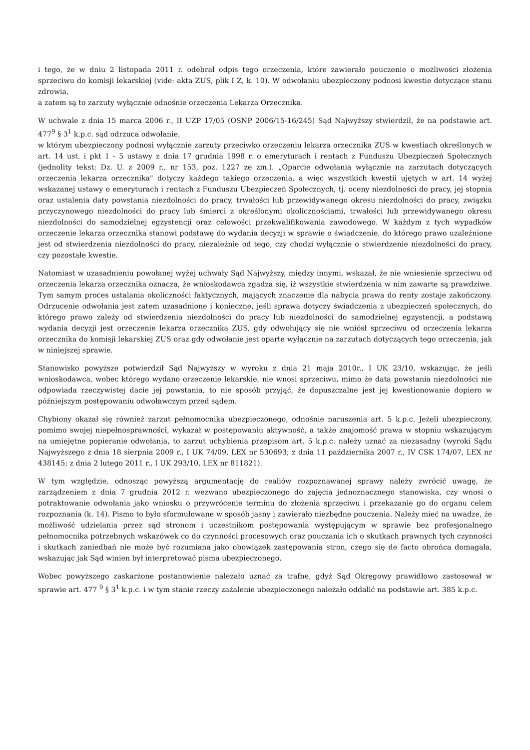i tego, że w dniu 2 listopada 2011 r. odebrał odpis tego orzeczenia, które zawierało pouczenie o możliwości złożenia sprzeciwu do komisji lekarskiej (vide: akta ZUS, plik I Z, k. 10). W odwołaniu ubezpieczony podnosi kwestie dotyczące stanu zdrowia,
a zatem są to zarzuty wyłącznie odnośnie orzeczenia Lekarza Orzecznika.
W uchwale z dnia 15 marca 2006 r., II UZP 17/05 (OSNP 2006/15-16/245) Sąd Najwyższy stwierdził, że na podstawie art. 477<sup>9</sup> § 3<sup>1</sup> k.p.c. sąd odrzuca odwołanie,
w którym ubezpieczony podnosi wyłącznie zarzuty przeciwko orzeczeniu lekarza orzecznika ZUS w kwestiach określonych w art. 14 ust. i pkt 1 - 5 ustawy z dnia 17 grudnia 1998 r. o emeryturach i rentach z Funduszu Ubezpieczeń Społecznych (jednolity tekst: Dz. U. z 2009 r., nr 153, poz. 1227 ze zm.). „Oparcie odwołania wyłącznie na zarzutach dotyczących orzeczenia lekarza orzecznika" dotyczy każdego takiego orzeczenia, a więc wszystkich kwestii ujętych w art. 14 wyżej wskazanej ustawy o emeryturach i rentach z Funduszu Ubezpieczeń Społecznych, tj. oceny niezdolności do pracy, jej stopnia oraz ustalenia daty powstania niezdolności do pracy, trwałości lub przewidywanego okresu niezdolności do pracy, związku przyczynowego niezdolności do pracy lub śmierci z określonymi okolicznościami, trwałości lub przewidywanego okresu niezdolności do samodzielnej egzystencji oraz celowości przekwalifikowania zawodowego. W każdym z tych wypadków orzeczenie lekarza orzecznika stanowi podstawę do wydania decyzji w sprawie o świadczenie, do którego prawo uzależnione jest od stwierdzenia niezdolności do pracy, niezależnie od tego, czy chodzi wyłącznie o stwierdzenie niezdolności do pracy, czy pozostałe kwestie.
Natomiast w uzasadnieniu powołanej wyżej uchwały Sąd Najwyższy, między innymi, wskazał, że nie wniesienie sprzeciwu od orzeczenia lekarza orzecznika oznacza, że wnioskodawca zgadza się, iż wszystkie stwierdzenia w nim zawarte są prawdziwe. Tym samym proces ustalania okoliczności faktycznych, mających znaczenie dla nabycia prawa do renty zostaje zakończony. Odrzucenie odwołania jest zatem uzasadnione i konieczne, jeśli sprawa dotyczy świadczenia z ubezpieczeń społecznych, do którego prawo zależy od stwierdzenia niezdolności do pracy lub niezdolności do samodzielnej egzystencji, a podstawą wydania decyzji jest orzeczenie lekarza orzecznika ZUS, gdy odwołujący się nie wniósł sprzeciwu od orzeczenia lekarza orzecznika do komisji lekarskiej ZUS oraz gdy odwołanie jest oparte wyłącznie na zarzutach dotyczących tego orzeczenia, jak w niniejszej sprawie.
Stanowisko powyższe potwierdził Sąd Najwyższy w wyroku z dnia 21 maja 2010r., I UK 23/10, wskazując, że jeśli wnioskodawca, wobec którego wydano orzeczenie lekarskie, nie wnosi sprzeciwu, mimo że data powstania niezdolności nie odpowiada rzeczywistej dacie jej powstania, to nie sposób przyjąć, że dopuszczalne jest jej kwestionowanie dopiero w późniejszym postępowaniu odwoławczym przed sądem.
Chybiony okazał się również zarzut pełnomocnika ubezpieczonego, odnośnie naruszenia art. 5 k.p.c. Jeżeli ubezpieczony, pomimo swojej niepełnosprawności, wykazał w postępowaniu aktywność, a także znajomość prawa w stopniu wskazującym na umiejętne popieranie odwołania, to zarzut uchybienia przepisom art. 5 k.p.c. należy uznać za niezasadny (wyroki Sądu Najwyższego z dnia 18 sierpnia 2009 r., I UK 74/09, LEX nr 530693; z dnia 11 października 2007 r., IV CSK 174/07, LEX nr 438145; z dnia 2 lutego 2011 r., I UK 293/10, LEX nr 811821).
W tym względzie, odnosząc powyższą argumentację do realiów rozpoznawanej sprawy należy zwrócić uwagę, że zarządzeniem z dnia 7 grudnia 2012 r. wezwano ubezpieczonego do zajęcia jednoznacznego stanowiska, czy wnosi o potraktowanie odwołania jako wniosku o przywrócenie terminu do złożenia sprzeciwu i przekazanie go do organu celem rozpoznania (k. 14). Pismo to było sformułowane w sposób jasny i zawierało niezbędne pouczenia. Należy mieć na uwadze, że możliwość udzielania przez sąd stronom i uczestnikom postępowania występującym w sprawie bez profesjonalnego pełnomocnika potrzebnych wskazówek co do czynności procesowych oraz pouczania ich o skutkach prawnych tych czynności i skutkach zaniedbań nie może być rozumiana jako obowiązek zastępowania stron, czego się de facto obrońca domagała, wskazując jak Sąd winien był interpretować pisma ubezpieczonego.
Wobec powyższego zaskarżone postanowienie należało uznać za trafne, gdyż Sąd Okręgowy prawidłowo zastosował w sprawie art. 477 <sup>9</sup> § 3<sup>1</sup> k.p.c. i w tym stanie rzeczy zażalenie ubezpieczonego należało oddalić na podstawie art. 385 k.p.c.